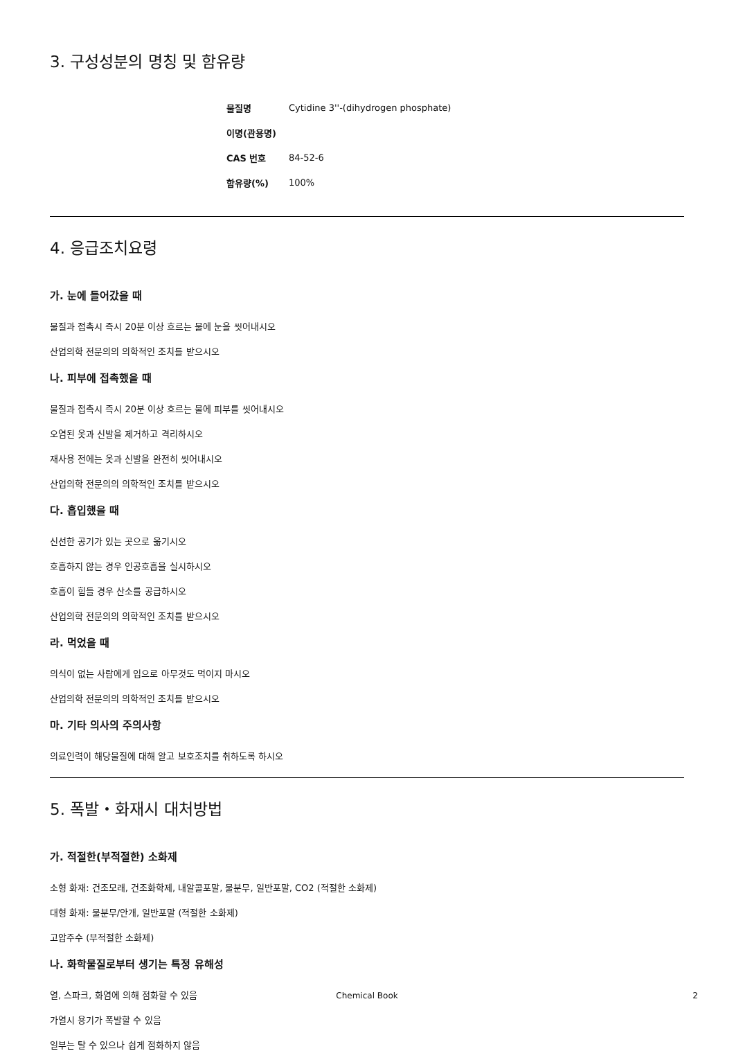3. 구성성분의 명칭 및 함유량
| 물질명 | Cytidine 3''-(dihydrogen phosphate) |
| 이명(관용명) | |
| CAS 번호 | 84-52-6 |
| 함유량(%) | 100% |
4. 응급조치요령
가. 눈에 들어갔을 때
물질과 접촉시 즉시 20분 이상 흐르는 물에 눈을 씻어내시오
산업의학 전문의의 의학적인 조치를 받으시오
나. 피부에 접촉했을 때
물질과 접촉시 즉시 20분 이상 흐르는 물에 피부를 씻어내시오
오염된 옷과 신발을 제거하고 격리하시오
재사용 전에는 옷과 신발을 완전히 씻어내시오
산업의학 전문의의 의학적인 조치를 받으시오
다. 흡입했을 때
신선한 공기가 있는 곳으로 옮기시오
호흡하지 않는 경우 인공호흡을 실시하시오
호흡이 힘들 경우 산소를 공급하시오
산업의학 전문의의 의학적인 조치를 받으시오
라. 먹었을 때
의식이 없는 사람에게 입으로 아무것도 먹이지 마시오
산업의학 전문의의 의학적인 조치를 받으시오
마. 기타 의사의 주의사항
의료인력이 해당물질에 대해 알고 보호조치를 취하도록 하시오
5. 폭발・화재시 대처방법
가. 적절한(부적절한) 소화제
소형 화재: 건조모래, 건조화학제, 내알콜포말, 물분무, 일반포말, CO2 (적절한 소화제)
대형 화재: 물분무/안개, 일반포말 (적절한 소화제)
고압주수 (부적절한 소화제)
나. 화학물질로부터 생기는 특정 유해성
열, 스파크, 화염에 의해 점화할 수 있음
가열시 용기가 폭발할 수 있음
일부는 탈 수 있으나 쉽게 점화하지 않음
Chemical Book 2